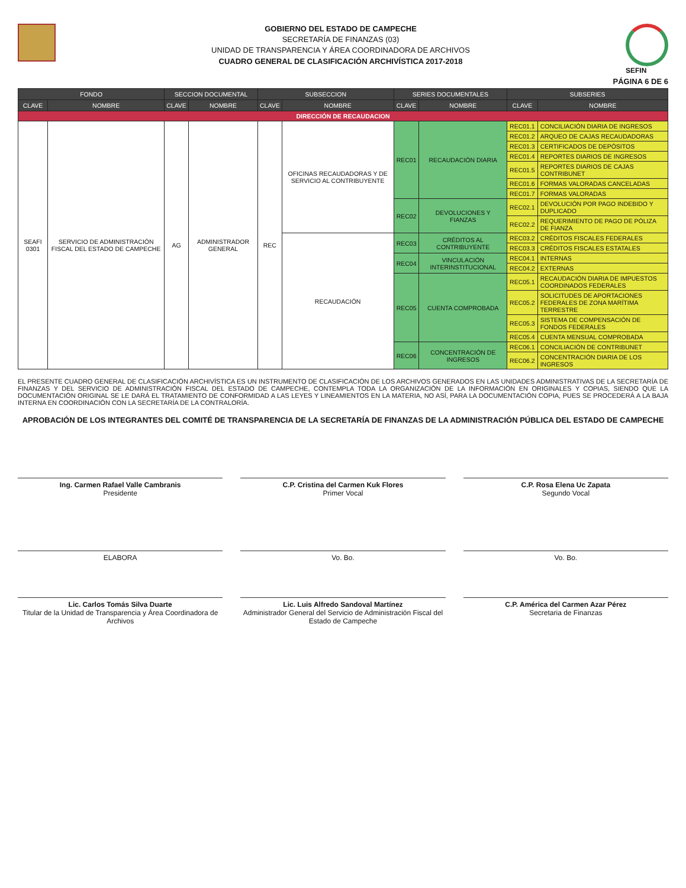GOBIERNO DEL ESTADO DE CAMPECHE
SECRETARÍA DE FINANZAS (03)
UNIDAD DE TRANSPARENCIA Y ÁREA COORDINADORA DE ARCHIVOS
CUADRO GENERAL DE CLASIFICACIÓN ARCHIVÍSTICA 2017-2018
SEFIN
PÁGINA 6 DE 6
| FONDO | | SECCION DOCUMENTAL | | SUBSECCION | | SERIES DOCUMENTALES | | SUBSERIES | |
| --- | --- | --- | --- | --- | --- | --- | --- | --- | --- |
| CLAVE | NOMBRE | CLAVE | NOMBRE | CLAVE | NOMBRE | CLAVE | NOMBRE | CLAVE | NOMBRE |
| DIRECCIÓN DE RECAUDACION | | | | | | | | | |
| SEAFI 0301 | SERVICIO DE ADMINISTRACIÓN FISCAL DEL ESTADO DE CAMPECHE | AG | ADMINISTRADOR GENERAL | REC | OFICINAS RECAUDADORAS Y DE SERVICIO AL CONTRIBUYENTE | REC01 | RECAUDACIÓN DIARIA | REC01.1 | CONCILIACIÓN DIARIA DE INGRESOS |
| | | | | | | | | REC01.2 | ARQUEO DE CAJAS RECAUDADORAS |
| | | | | | | | | REC01.3 | CERTIFICADOS DE DEPÓSITOS |
| | | | | | | | | REC01.4 | REPORTES DIARIOS DE INGRESOS |
| | | | | | | | | REC01.5 | REPORTES DIARIOS DE CAJAS CONTRIBUNET |
| | | | | | | | | REC01.6 | FORMAS VALORADAS CANCELADAS |
| | | | | | | | | REC01.7 | FORMAS VALORADAS |
| | | | | | | REC02 | DEVOLUCIONES Y FIANZAS | REC02.1 | DEVOLUCIÓN POR PAGO INDEBIDO Y DUPLICADO |
| | | | | | | | | REC02.2 | REQUERIMIENTO DE PAGO DE PÓLIZA DE FIANZA |
| | | | | | RECAUDACIÓN | REC03 | CRÉDITOS AL CONTRIBUYENTE | REC03.2 | CRÉDITOS FISCALES FEDERALES |
| | | | | | | | | REC03.3 | CRÉDITOS FISCALES ESTATALES |
| | | | | | | REC04 | VINCULACIÓN INTERINSTITUCIONAL | REC04.1 | INTERNAS |
| | | | | | | | | REC04.2 | EXTERNAS |
| | | | | | | REC05 | CUENTA COMPROBADA | REC05.1 | RECAUDACIÓN DIARIA DE IMPUESTOS COORDINADOS FEDERALES |
| | | | | | | | | REC05.2 | SOLICITUDES DE APORTACIONES FEDERALES DE ZONA MARÍTIMA TERRESTRE |
| | | | | | | | | REC05.3 | SISTEMA DE COMPENSACIÓN DE FONDOS FEDERALES |
| | | | | | | | | REC05.4 | CUENTA MENSUAL COMPROBADA |
| | | | | | | REC06 | CONCENTRACIÓN DE INGRESOS | REC06.1 | CONCILIACIÓN DE CONTRIBUNET |
| | | | | | | | | REC06.2 | CONCENTRACIÓN DIARIA DE LOS INGRESOS |
EL PRESENTE CUADRO GENERAL DE CLASIFICACIÓN ARCHIVÍSTICA ES UN INSTRUMENTO DE CLASIFICACIÓN DE LOS ARCHIVOS GENERADOS EN LAS UNIDADES ADMINISTRATIVAS DE LA SECRETARÍA DE FINANZAS Y DEL SERVICIO DE ADMINISTRACIÓN FISCAL DEL ESTADO DE CAMPECHE, CONTEMPLA TODA LA ORGANIZACIÓN DE LA INFORMACIÓN EN ORIGINALES Y COPIAS, SIENDO QUE LA DOCUMENTACIÓN ORIGINAL SE LE DARÁ EL TRATAMIENTO DE CONFORMIDAD A LAS LEYES Y LINEAMIENTOS EN LA MATERIA, NO ASÍ, PARA LA DOCUMENTACIÓN COPIA, PUES SE PROCEDERÁ A LA BAJA INTERNA EN COORDINACIÓN CON LA SECRETARÍA DE LA CONTRALORÍA.
APROBACIÓN DE LOS INTEGRANTES DEL COMITÉ DE TRANSPARENCIA DE LA SECRETARÍA DE FINANZAS DE LA ADMINISTRACIÓN PÚBLICA DEL ESTADO DE CAMPECHE
Ing. Carmen Rafael Valle Cambranis
Presidente
C.P. Cristina del Carmen Kuk Flores
Primer Vocal
C.P. Rosa Elena Uc Zapata
Segundo Vocal
ELABORA
Lic. Carlos Tomás Silva Duarte
Titular de la Unidad de Transparencia y Área Coordinadora de Archivos
Vo. Bo.
Lic. Luis Alfredo Sandoval Martínez
Administrador General del Servicio de Administración Fiscal del Estado de Campeche
Vo. Bo.
C.P. América del Carmen Azar Pérez
Secretaria de Finanzas